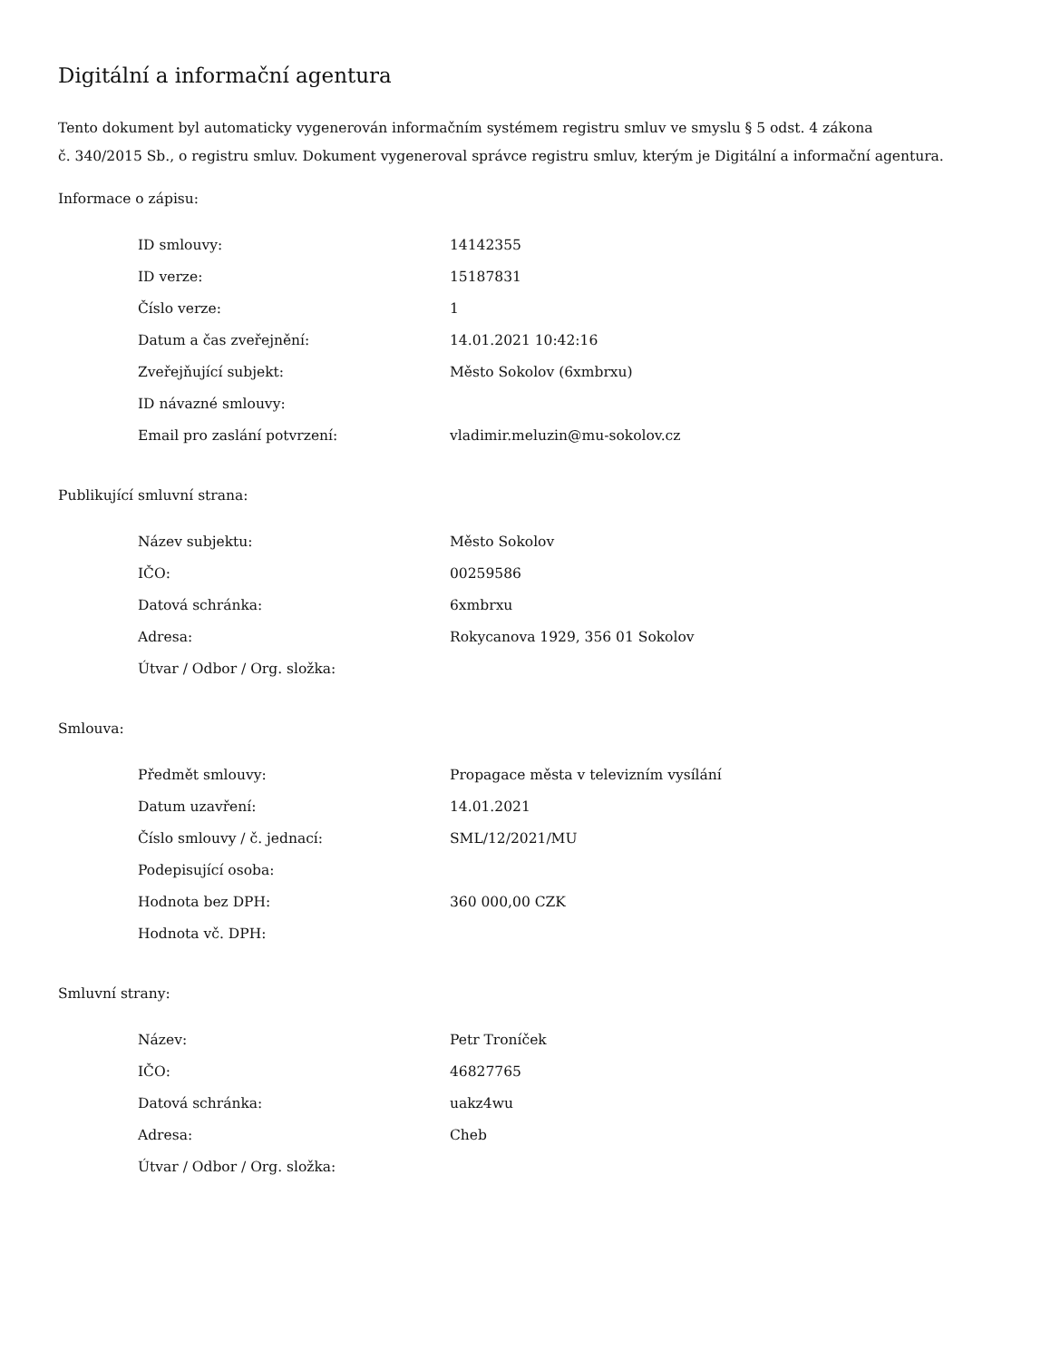Digitální a informační agentura
Tento dokument byl automaticky vygenerován informačním systémem registru smluv ve smyslu § 5 odst. 4 zákona
č. 340/2015 Sb., o registru smluv. Dokument vygeneroval správce registru smluv, kterým je Digitální a informační agentura.
Informace o zápisu:
| ID smlouvy: | 14142355 |
| ID verze: | 15187831 |
| Číslo verze: | 1 |
| Datum a čas zveřejnění: | 14.01.2021 10:42:16 |
| Zveřejňující subjekt: | Město Sokolov (6xmbrxu) |
| ID návazné smlouvy: | |
| Email pro zaslání potvrzení: | vladimir.meluzin@mu-sokolov.cz |
Publikující smluvní strana:
| Název subjektu: | Město Sokolov |
| IČO: | 00259586 |
| Datová schránka: | 6xmbrxu |
| Adresa: | Rokycanova 1929, 356 01 Sokolov |
| Útvar / Odbor / Org. složka: | |
Smlouva:
| Předmět smlouvy: | Propagace města v televizním vysílání |
| Datum uzavření: | 14.01.2021 |
| Číslo smlouvy / č. jednací: | SML/12/2021/MU |
| Podepisující osoba: | |
| Hodnota bez DPH: | 360 000,00 CZK |
| Hodnota vč. DPH: | |
Smluvní strany:
| Název: | Petr Troníček |
| IČO: | 46827765 |
| Datová schránka: | uakz4wu |
| Adresa: | Cheb |
| Útvar / Odbor / Org. složka: | |